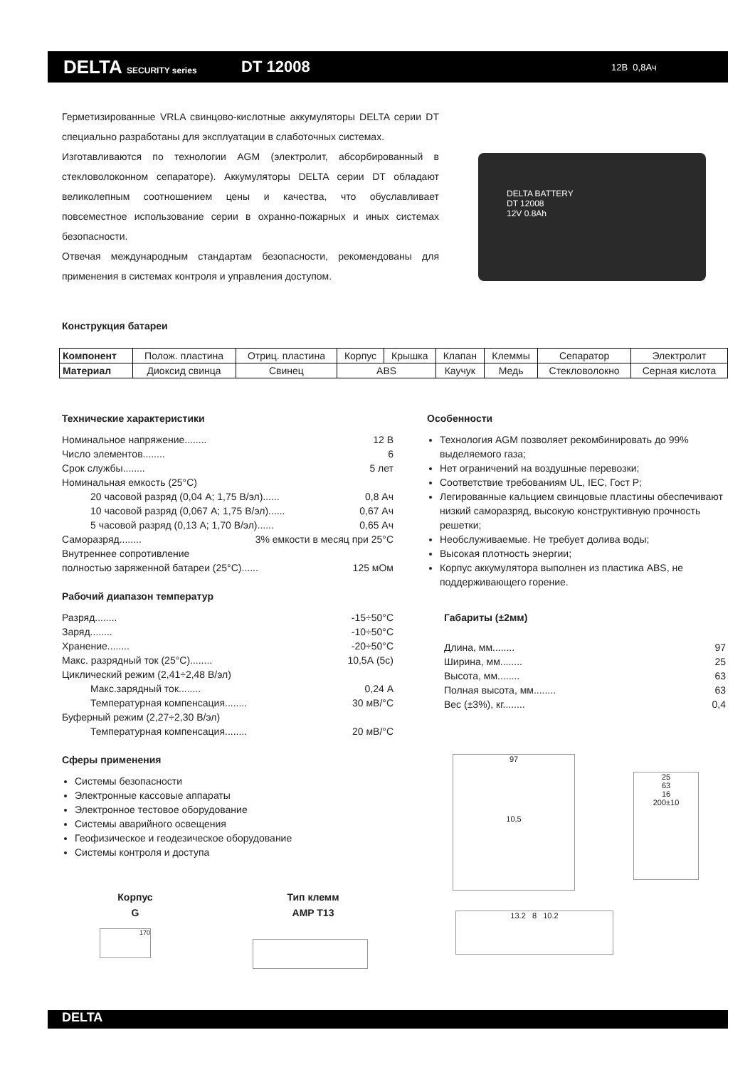DELTA SECURITY series
DT 12008
12В 0,8Ач
Герметизированные VRLA свинцово-кислотные аккумуляторы DELTA серии DT специально разработаны для эксплуатации в слаботочных системах.
Изготавливаются по технологии AGM (электролит, абсорбированный в стекловолоконном сепараторе). Аккумуляторы DELTA серии DT обладают великолепным соотношением цены и качества, что обуславливает повсеместное использование серии в охранно-пожарных и иных системах безопасности.
Отвечая международным стандартам безопасности, рекомендованы для применения в системах контроля и управления доступом.
DELTA BATTERY
DT 12008
12V 0.8Ah
Конструкция батареи
| Компонент | Полож. пластина | Отриц. пластина | Корпус | Крышка | Клапан | Клеммы | Сепаратор | Электролит |
| Материал | Диоксид свинца | Свинец | ABS | | Каучук | Медь | Стекловолокно | Серная кислота |
Технические характеристики
Номинальное напряжение........ 12 В
Число элементов........ 6
Срок службы........ 5 лет
Номинальная емкость (25°C)
20 часовой разряд (0,04 А; 1,75 В/эл)...... 0,8 Ач
10 часовой разряд (0,067 А; 1,75 В/эл)...... 0,67 Ач
5 часовой разряд (0,13 А; 1,70 В/эл)...... 0,65 Ач
Саморазряд........ 3% емкости в месяц при 25°C
Внутреннее сопротивление
полностью заряженной батареи (25°C)...... 125 мОм
Рабочий диапазон температур
Разряд........ -15÷50°C
Заряд........ -10÷50°C
Хранение........ -20÷50°C
Макс. разрядный ток (25°C)........ 10,5А (5с)
Циклический режим (2,41÷2,48 В/эл)
Макс.зарядный ток........ 0,24 А
Температурная компенсация........ 30 мВ/°C
Буферный режим (2,27÷2,30 В/эл)
Температурная компенсация........ 20 мВ/°C
Сферы применения
Системы безопасности
Электронные кассовые аппараты
Электронное тестовое оборудование
Системы аварийного освещения
Геофизическое и геодезическое оборудование
Системы контроля и доступа
Особенности
Технология AGM позволяет рекомбинировать до 99% выделяемого газа;
Нет ограничений на воздушные перевозки;
Соответствие требованиям UL, IEC, Гост Р;
Легированные кальцием свинцовые пластины обеспечивают низкий саморазряд, высокую конструктивную прочность решетки;
Необслуживаемые. Не требует долива воды;
Высокая плотность энергии;
Корпус аккумулятора выполнен из пластика ABS, не поддерживающего горение.
Габариты (±2мм)
Длина, мм........ 97
Ширина, мм........ 25
Высота, мм........ 63
Полная высота, мм........ 63
Вес (±3%), кг........ 0,4
97
10,5
25
63
16
200±10
13.2 8 10.2
Корпус
G
Тип клемм
AMP T13
170
DELTA